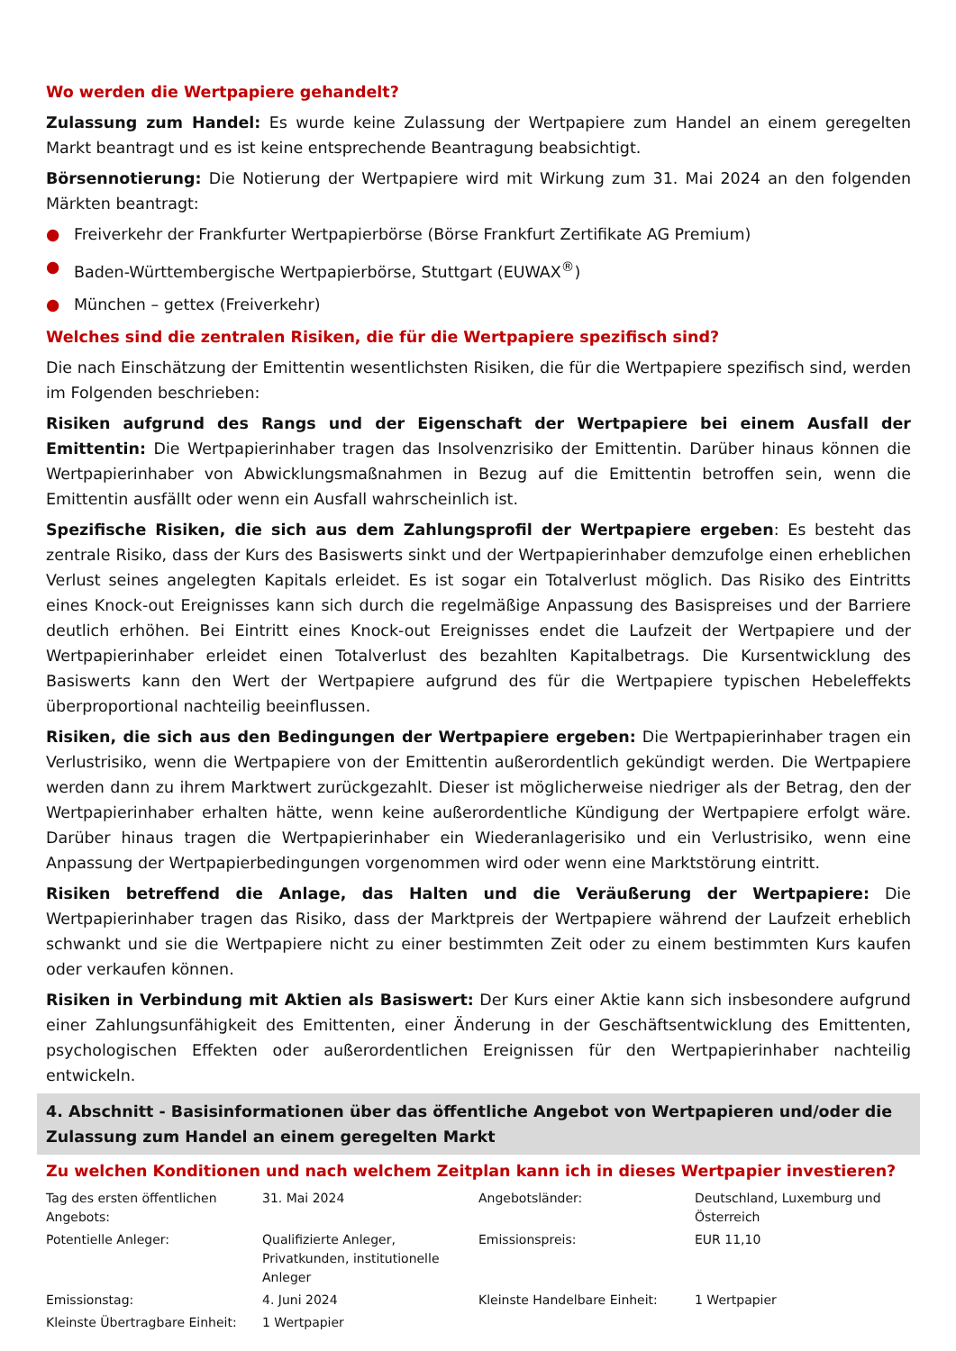Wo werden die Wertpapiere gehandelt?
Zulassung zum Handel: Es wurde keine Zulassung der Wertpapiere zum Handel an einem geregelten Markt beantragt und es ist keine entsprechende Beantragung beabsichtigt.
Börsennotierung: Die Notierung der Wertpapiere wird mit Wirkung zum 31. Mai 2024 an den folgenden Märkten beantragt:
● Freiverkehr der Frankfurter Wertpapierbörse (Börse Frankfurt Zertifikate AG Premium)
● Baden-Württembergische Wertpapierbörse, Stuttgart (EUWAX<sup>®</sup>)
● München – gettex (Freiverkehr)
Welches sind die zentralen Risiken, die für die Wertpapiere spezifisch sind?
Die nach Einschätzung der Emittentin wesentlichsten Risiken, die für die Wertpapiere spezifisch sind, werden im Folgenden beschrieben:
Risiken aufgrund des Rangs und der Eigenschaft der Wertpapiere bei einem Ausfall der Emittentin: Die Wertpapierinhaber tragen das Insolvenzrisiko der Emittentin. Darüber hinaus können die Wertpapierinhaber von Abwicklungsmaßnahmen in Bezug auf die Emittentin betroffen sein, wenn die Emittentin ausfällt oder wenn ein Ausfall wahrscheinlich ist.
Spezifische Risiken, die sich aus dem Zahlungsprofil der Wertpapiere ergeben: Es besteht das zentrale Risiko, dass der Kurs des Basiswerts sinkt und der Wertpapierinhaber demzufolge einen erheblichen Verlust seines angelegten Kapitals erleidet. Es ist sogar ein Totalverlust möglich. Das Risiko des Eintritts eines Knock-out Ereignisses kann sich durch die regelmäßige Anpassung des Basispreises und der Barriere deutlich erhöhen. Bei Eintritt eines Knock-out Ereignisses endet die Laufzeit der Wertpapiere und der Wertpapierinhaber erleidet einen Totalverlust des bezahlten Kapitalbetrags. Die Kursentwicklung des Basiswerts kann den Wert der Wertpapiere aufgrund des für die Wertpapiere typischen Hebeleffekts überproportional nachteilig beeinflussen.
Risiken, die sich aus den Bedingungen der Wertpapiere ergeben: Die Wertpapierinhaber tragen ein Verlustrisiko, wenn die Wertpapiere von der Emittentin außerordentlich gekündigt werden. Die Wertpapiere werden dann zu ihrem Marktwert zurückgezahlt. Dieser ist möglicherweise niedriger als der Betrag, den der Wertpapierinhaber erhalten hätte, wenn keine außerordentliche Kündigung der Wertpapiere erfolgt wäre. Darüber hinaus tragen die Wertpapierinhaber ein Wiederanlagerisiko und ein Verlustrisiko, wenn eine Anpassung der Wertpapierbedingungen vorgenommen wird oder wenn eine Marktstörung eintritt.
Risiken betreffend die Anlage, das Halten und die Veräußerung der Wertpapiere: Die Wertpapierinhaber tragen das Risiko, dass der Marktpreis der Wertpapiere während der Laufzeit erheblich schwankt und sie die Wertpapiere nicht zu einer bestimmten Zeit oder zu einem bestimmten Kurs kaufen oder verkaufen können.
Risiken in Verbindung mit Aktien als Basiswert: Der Kurs einer Aktie kann sich insbesondere aufgrund einer Zahlungsunfähigkeit des Emittenten, einer Änderung in der Geschäftsentwicklung des Emittenten, psychologischen Effekten oder außerordentlichen Ereignissen für den Wertpapierinhaber nachteilig entwickeln.
4. Abschnitt - Basisinformationen über das öffentliche Angebot von Wertpapieren und/oder die Zulassung zum Handel an einem geregelten Markt
Zu welchen Konditionen und nach welchem Zeitplan kann ich in dieses Wertpapier investieren?
| Tag des ersten öffentlichen Angebots: | 31. Mai 2024 | Angebotsländer: | Deutschland, Luxemburg und Österreich |
| Potentielle Anleger: | Qualifizierte Anleger, Privatkunden, institutionelle Anleger | Emissionspreis: | EUR 11,10 |
| Emissionstag: | 4. Juni 2024 | Kleinste Handelbare Einheit: | 1 Wertpapier |
| Kleinste Übertragbare Einheit: | 1 Wertpapier | | |